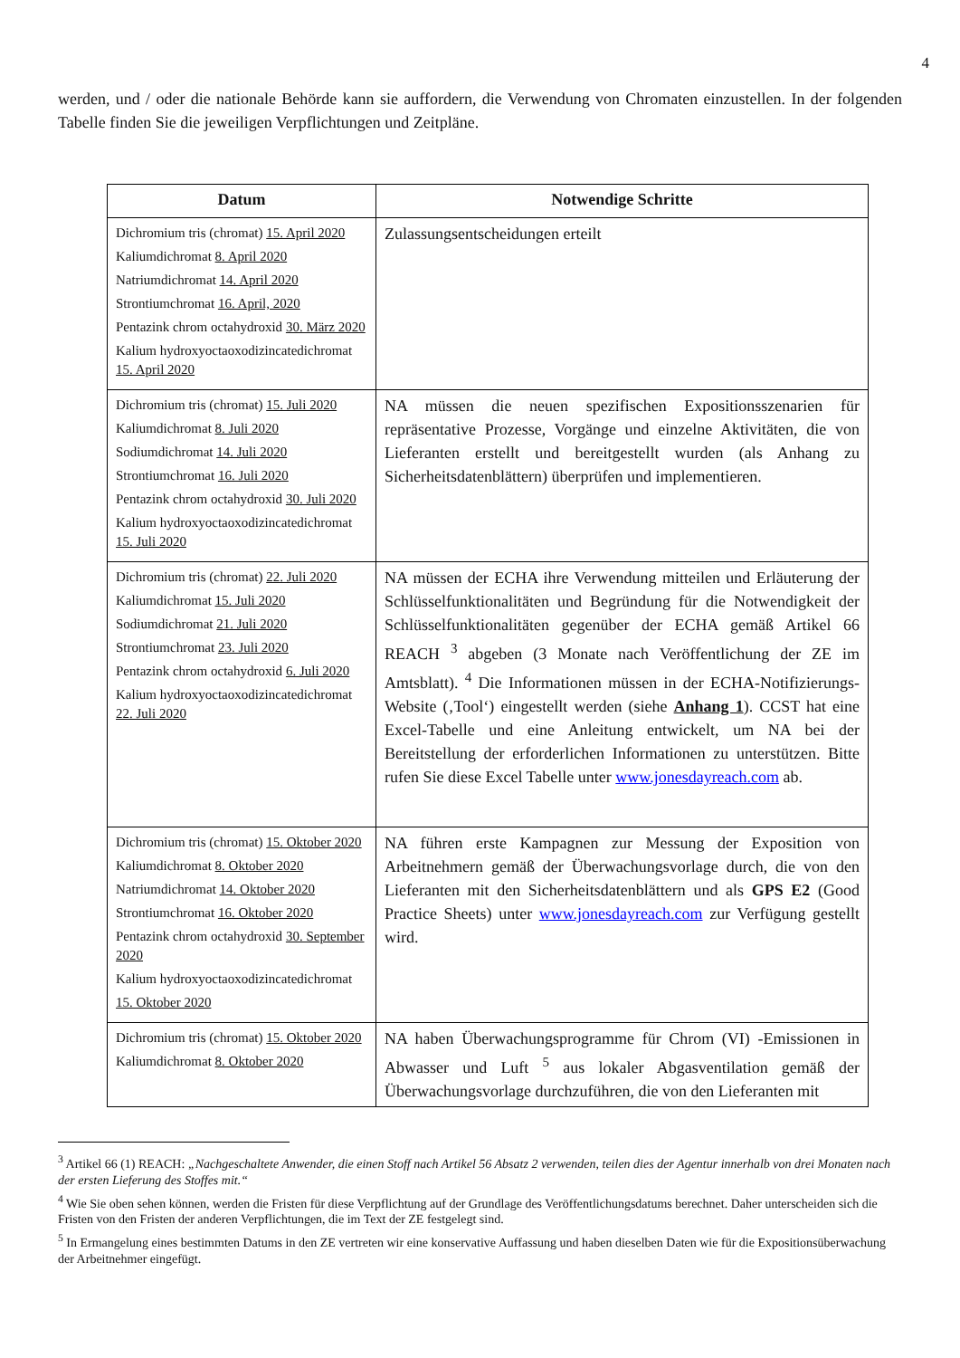4
werden, und / oder die nationale Behörde kann sie auffordern, die Verwendung von Chromaten einzustellen. In der folgenden Tabelle finden Sie die jeweiligen Verpflichtungen und Zeitpläne.
| Datum | Notwendige Schritte |
| --- | --- |
| Dichromium tris (chromat) 15. April 2020 Kaliumdichromat 8. April 2020 Natriumdichromat 14. April 2020 Strontiumchromat 16. April, 2020 Pentazink chrom octahydroxid 30. März 2020 Kalium hydroxyoctaoxodizincatedichromat 15. April 2020 | Zulassungsentscheidungen erteilt |
| Dichromium tris (chromat) 15. Juli 2020 Kaliumdichromat 8. Juli 2020 Sodiumdichromat 14. Juli 2020 Strontiumchromat 16. Juli 2020 Pentazink chrom octahydroxid 30. Juli 2020 Kalium hydroxyoctaoxodizincatedichromat 15. Juli 2020 | NA müssen die neuen spezifischen Expositionsszenarien für repräsentative Prozesse, Vorgänge und einzelne Aktivitäten, die von Lieferanten erstellt und bereitgestellt wurden (als Anhang zu Sicherheitsdatenblättern) überprüfen und implementieren. |
| Dichromium tris (chromat) 22. Juli 2020 Kaliumdichromat 15. Juli 2020 Sodiumdichromat 21. Juli 2020 Strontiumchromat 23. Juli 2020 Pentazink chrom octahydroxid 6. Juli 2020 Kalium hydroxyoctaoxodizincatedichromat 22. Juli 2020 | NA müssen der ECHA ihre Verwendung mitteilen und Erläuterung der Schlüsselfunktionalitäten und Begründung für die Notwendigkeit der Schlüsselfunktionalitäten gegenüber der ECHA gemäß Artikel 66 REACH <sup>3</sup> abgeben (3 Monate nach Veröffentlichung der ZE im Amtsblatt). <sup>4</sup> Die Informationen müssen in der ECHA-Notifizierungs-Website (‚Tool‘) eingestellt werden (siehe Anhang 1 ). CCST hat eine Excel-Tabelle und eine Anleitung entwickelt, um NA bei der Bereitstellung der erforderlichen Informationen zu unterstützen. Bitte rufen Sie diese Excel Tabelle unter www.jonesdayreach.com ab. |
| Dichromium tris (chromat) 15. Oktober 2020 Kaliumdichromat 8. Oktober 2020 Natriumdichromat 14. Oktober 2020 Strontiumchromat 16. Oktober 2020 Pentazink chrom octahydroxid 30. September 2020 Kalium hydroxyoctaoxodizincatedichromat 15. Oktober 2020 | NA führen erste Kampagnen zur Messung der Exposition von Arbeitnehmern gemäß der Überwachungsvorlage durch, die von den Lieferanten mit den Sicherheitsdatenblättern und als GPS E2 (Good Practice Sheets) unter www.jonesdayreach.com zur Verfügung gestellt wird. |
| Dichromium tris (chromat) 15. Oktober 2020 Kaliumdichromat 8. Oktober 2020 | NA haben Überwachungsprogramme für Chrom (VI) -Emissionen in Abwasser und Luft <sup>5</sup> aus lokaler Abgasventilation gemäß der Überwachungsvorlage durchzuführen, die von den Lieferanten mit |
<sup>3</sup> Artikel 66 (1) REACH: „Nachgeschaltete Anwender, die einen Stoff nach Artikel 56 Absatz 2 verwenden, teilen dies der Agentur innerhalb von drei Monaten nach der ersten Lieferung des Stoffes mit.“
<sup>4</sup> Wie Sie oben sehen können, werden die Fristen für diese Verpflichtung auf der Grundlage des Veröffentlichungsdatums berechnet. Daher unterscheiden sich die Fristen von den Fristen der anderen Verpflichtungen, die im Text der ZE festgelegt sind.
<sup>5</sup> In Ermangelung eines bestimmten Datums in den ZE vertreten wir eine konservative Auffassung und haben dieselben Daten wie für die Expositionsüberwachung der Arbeitnehmer eingefügt.